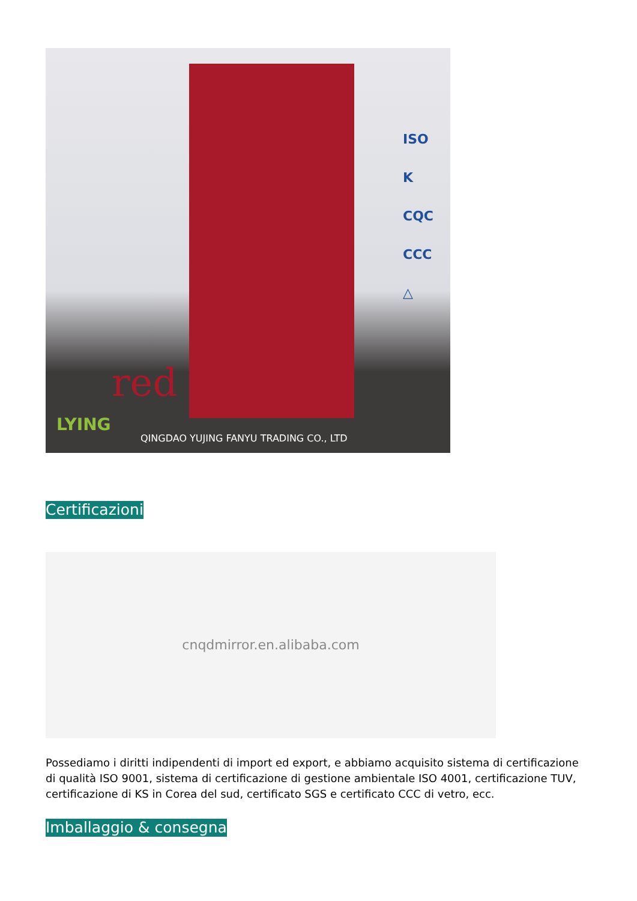red
LYING
ISO
K
CQC
CCC
△
QINGDAO YUJING FANYU TRADING CO., LTD
Certificazioni
cnqdmirror.en.alibaba.com
Possediamo i diritti indipendenti di import ed export, e abbiamo acquisito sistema di certificazione di qualità ISO 9001, sistema di certificazione di gestione ambientale ISO 4001, certificazione TUV, certificazione di KS in Corea del sud, certificato SGS e certificato CCC di vetro, ecc.
Imballaggio & consegna